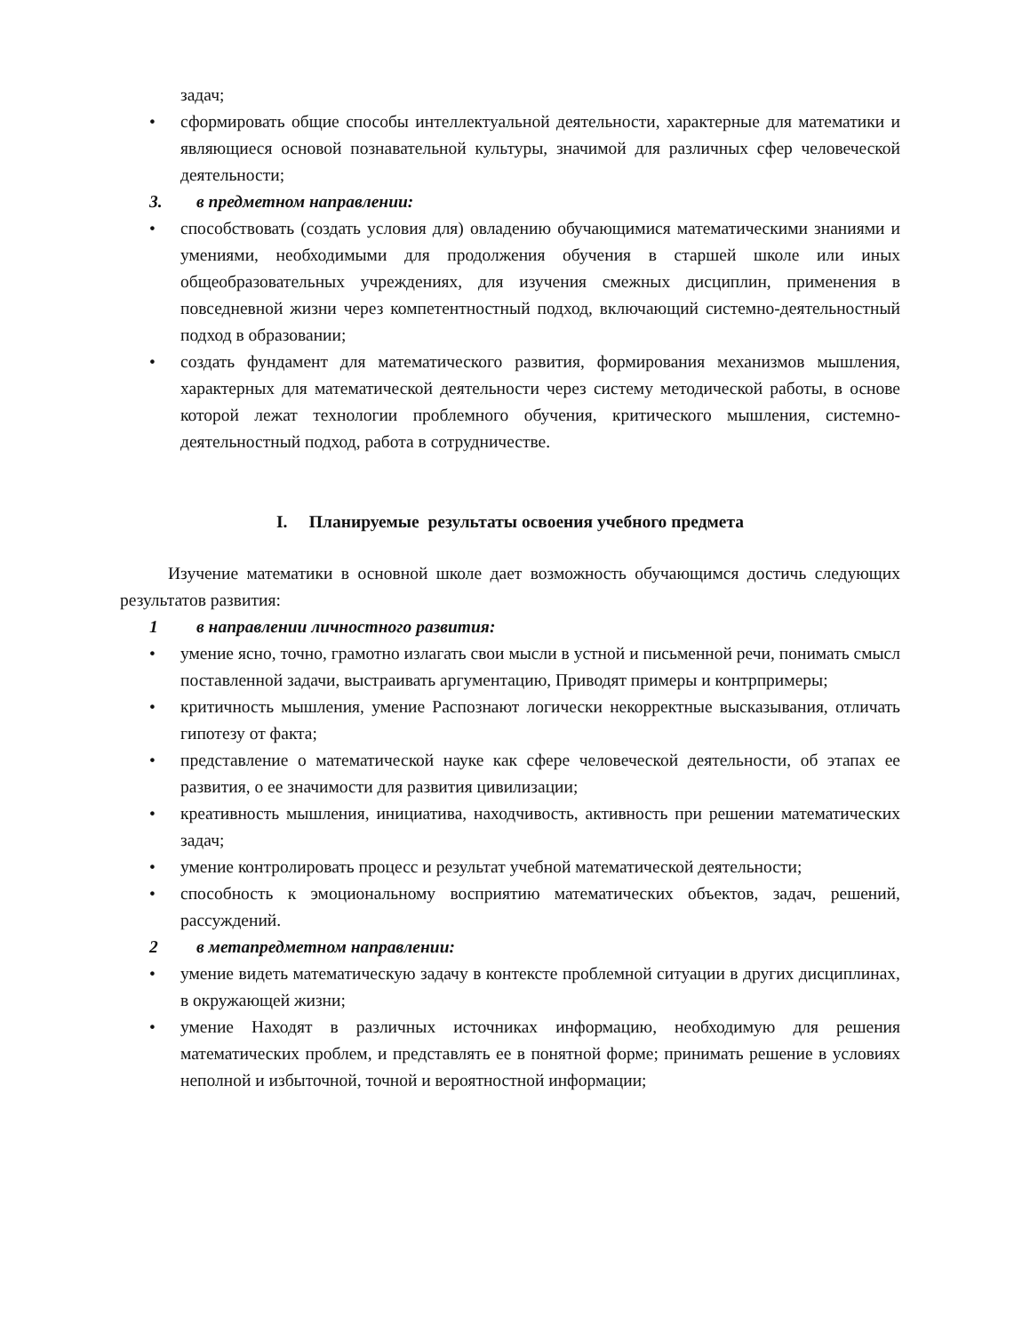задач;
• сформировать общие способы интеллектуальной деятельности, характерные для математики и являющиеся основой познавательной культуры, значимой для различных сфер человеческой деятельности;
3. в предметном направлении:
• способствовать (создать условия для) овладению обучающимися математическими знаниями и умениями, необходимыми для продолжения обучения в старшей школе или иных общеобразовательных учреждениях, для изучения смежных дисциплин, применения в повседневной жизни через компетентностный подход, включающий системно-деятельностный подход в образовании;
• создать фундамент для математического развития, формирования механизмов мышления, характерных для математической деятельности через систему методической работы, в основе которой лежат технологии проблемного обучения, критического мышления, системно-деятельностный подход, работа в сотрудничестве.
I. Планируемые результаты освоения учебного предмета
Изучение математики в основной школе дает возможность обучающимся достичь следующих результатов развития:
1 в направлении личностного развития:
• умение ясно, точно, грамотно излагать свои мысли в устной и письменной речи, понимать смысл поставленной задачи, выстраивать аргументацию, Приводят примеры и контрпримеры;
• критичность мышления, умение Распознают логически некорректные высказывания, отличать гипотезу от факта;
• представление о математической науке как сфере человеческой деятельности, об этапах ее развития, о ее значимости для развития цивилизации;
• креативность мышления, инициатива, находчивость, активность при решении математических задач;
• умение контролировать процесс и результат учебной математической деятельности;
• способность к эмоциональному восприятию математических объектов, задач, решений, рассуждений.
2 в метапредметном направлении:
• умение видеть математическую задачу в контексте проблемной ситуации в других дисциплинах, в окружающей жизни;
• умение Находят в различных источниках информацию, необходимую для решения математических проблем, и представлять ее в понятной форме; принимать решение в условиях неполной и избыточной, точной и вероятностной информации;